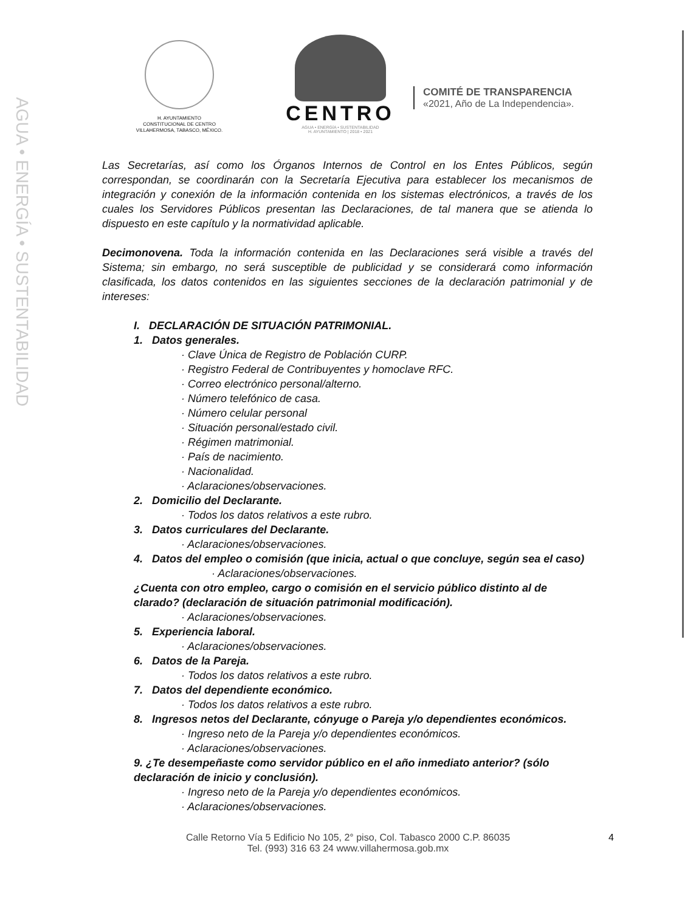AGUA • ENERGÍA • SUSTENTABILIDAD
H. AYUNTAMIENTO
CONSTITUCIONAL DE CENTRO
VILLAHERMOSA, TABASCO, MÉXICO.
CENTRO
AGUA • ENERGÍA • SUSTENTABILIDAD
H. AYUNTAMIENTO | 2018 • 2021
COMITÉ DE TRANSPARENCIA
«2021, Año de La Independencia».
Las Secretarías, así como los Órganos Internos de Control en los Entes Públicos, según correspondan, se coordinarán con la Secretaría Ejecutiva para establecer los mecanismos de integración y conexión de la información contenida en los sistemas electrónicos, a través de los cuales los Servidores Públicos presentan las Declaraciones, de tal manera que se atienda lo dispuesto en este capítulo y la normatividad aplicable.
Decimonovena. Toda la información contenida en las Declaraciones será visible a través del Sistema; sin embargo, no será susceptible de publicidad y se considerará como información clasificada, los datos contenidos en las siguientes secciones de la declaración patrimonial y de intereses:
I. DECLARACIÓN DE SITUACIÓN PATRIMONIAL.
1. Datos generales.
· Clave Única de Registro de Población CURP.
· Registro Federal de Contribuyentes y homoclave RFC.
· Correo electrónico personal/alterno.
· Número telefónico de casa.
· Número celular personal
· Situación personal/estado civil.
· Régimen matrimonial.
· País de nacimiento.
· Nacionalidad.
· Aclaraciones/observaciones.
2. Domicilio del Declarante.
· Todos los datos relativos a este rubro.
3. Datos curriculares del Declarante.
· Aclaraciones/observaciones.
4. Datos del empleo o comisión (que inicia, actual o que concluye, según sea el caso)
· Aclaraciones/observaciones.
¿Cuenta con otro empleo, cargo o comisión en el servicio público distinto al de clarado? (declaración de situación patrimonial modificación).
· Aclaraciones/observaciones.
5. Experiencia laboral.
· Aclaraciones/observaciones.
6. Datos de la Pareja.
· Todos los datos relativos a este rubro.
7. Datos del dependiente económico.
· Todos los datos relativos a este rubro.
8. Ingresos netos del Declarante, cónyuge o Pareja y/o dependientes económicos.
· Ingreso neto de la Pareja y/o dependientes económicos.
· Aclaraciones/observaciones.
9. ¿Te desempeñaste como servidor público en el año inmediato anterior? (sólo declaración de inicio y conclusión).
· Ingreso neto de la Pareja y/o dependientes económicos.
· Aclaraciones/observaciones.
Calle Retorno Vía 5 Edificio No 105, 2° piso, Col. Tabasco 2000 C.P. 86035
Tel. (993) 316 63 24 www.villahermosa.gob.mx
4